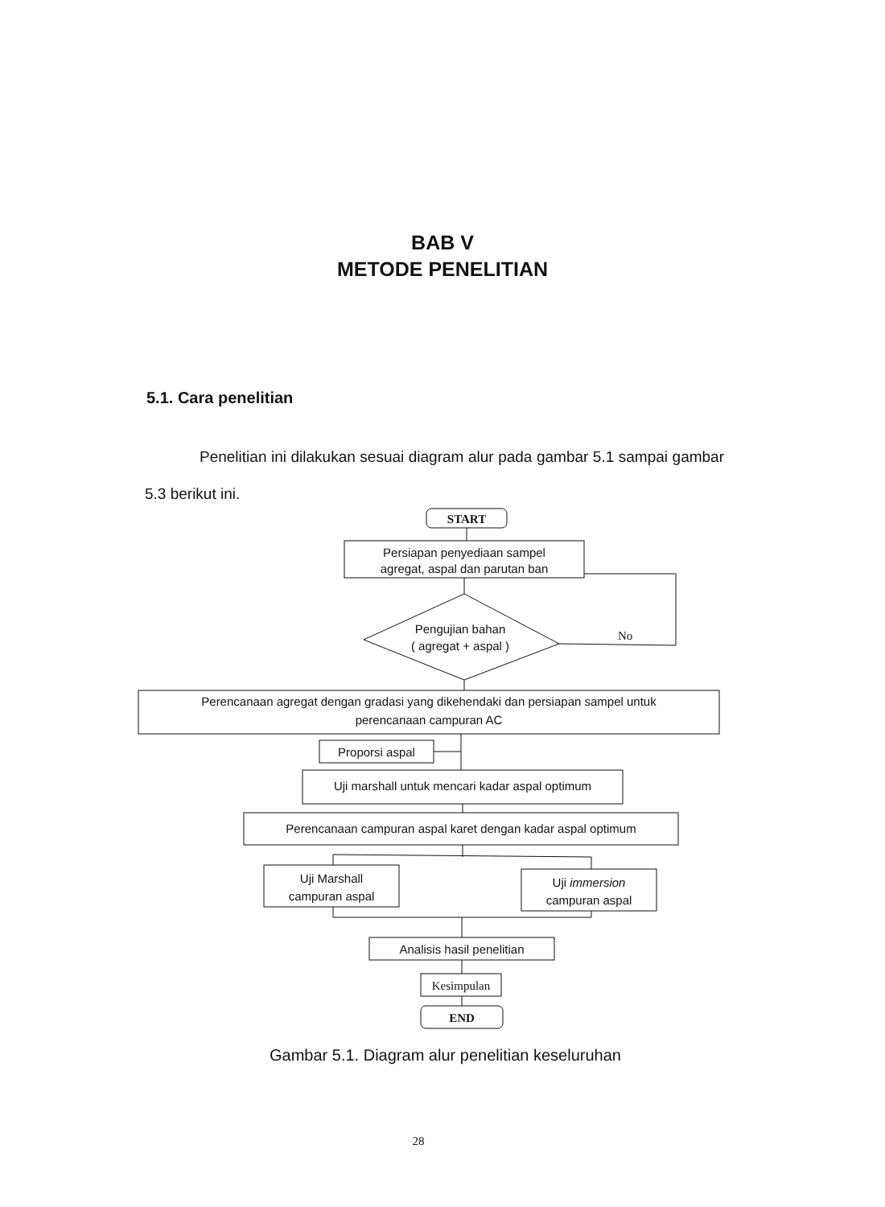BAB V
METODE PENELITIAN
5.1. Cara penelitian
Penelitian ini dilakukan sesuai diagram alur pada gambar 5.1 sampai gambar 5.3 berikut ini.
START
Persiapan penyediaan sampel
agregat, aspal dan parutan ban
Pengujian bahan
( agregat + aspal )
No
Perencanaan agregat dengan gradasi yang dikehendaki dan persiapan sampel untuk
perencanaan campuran AC
Proporsi aspal
Uji marshall untuk mencari kadar aspal optimum
Perencanaan campuran aspal karet dengan kadar aspal optimum
Uji Marshall
campuran aspal
Uji immersion
campuran aspal
Analisis hasil penelitian
Kesimpulan
END
Gambar 5.1. Diagram alur penelitian keseluruhan
28